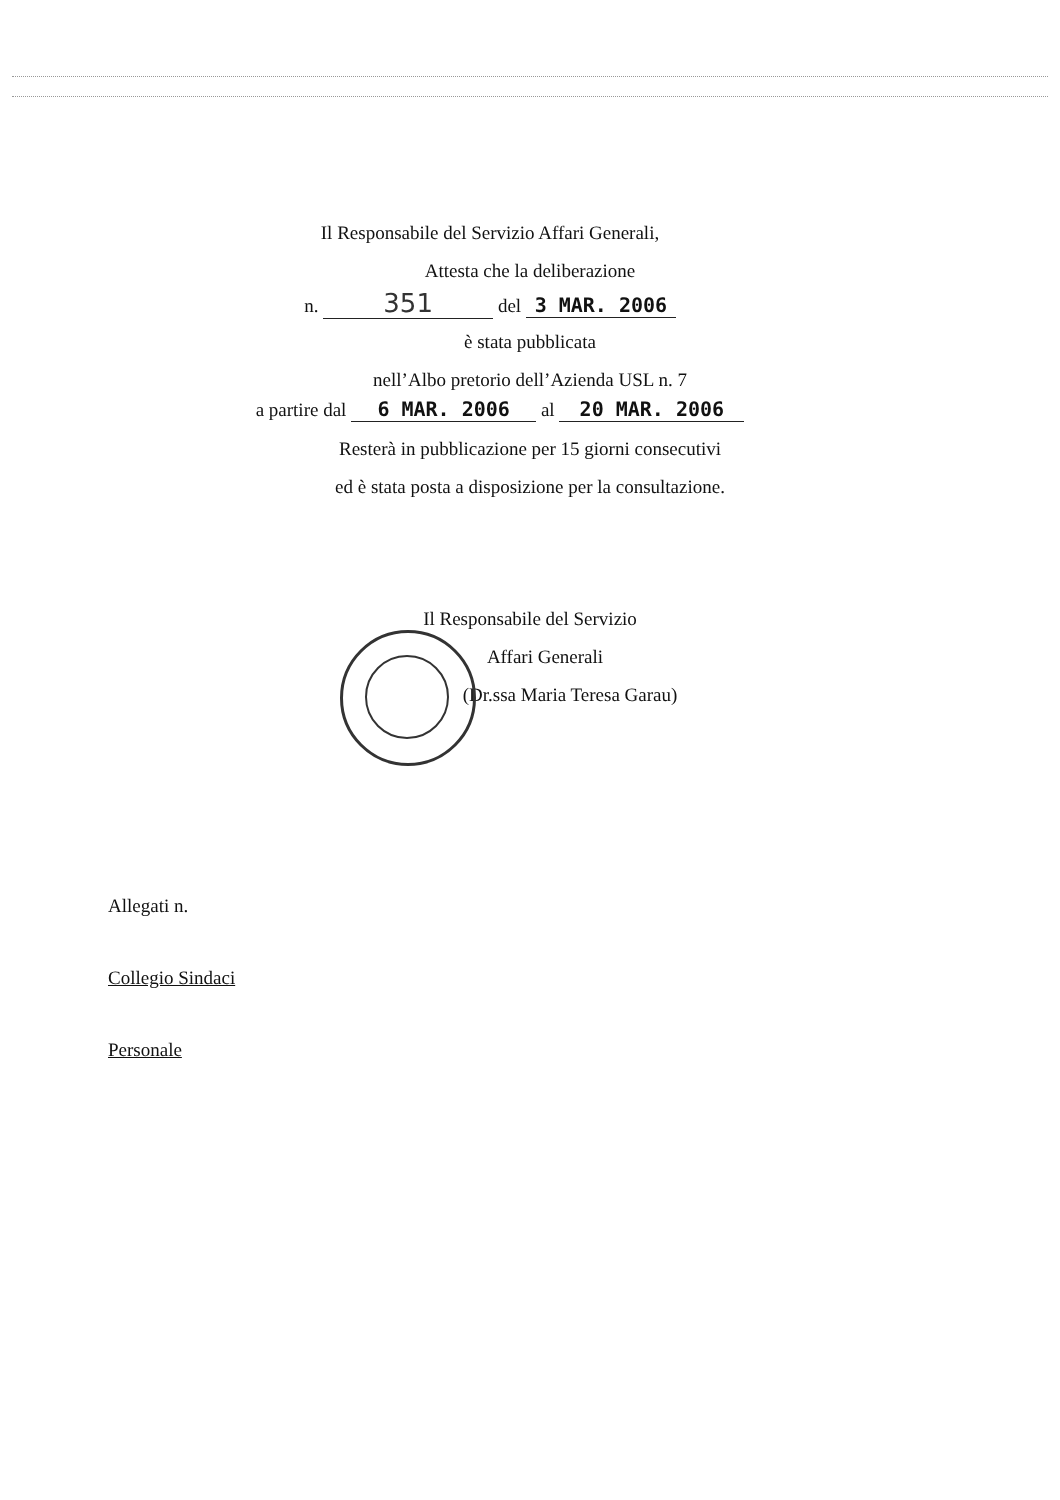Il Responsabile del Servizio Affari Generali,
Attesta che la deliberazione
n. 351 del 3 MAR. 2006
è stata pubblicata
nell’Albo pretorio dell’Azienda USL n. 7
a partire dal 6 MAR. 2006 al 20 MAR. 2006
Resterà in pubblicazione per 15 giorni consecutivi
ed è stata posta a disposizione per la consultazione.
Il Responsabile del Servizio
Affari Generali
(Dr.ssa Maria Teresa Garau)
Allegati n.
Collegio Sindaci
Personale